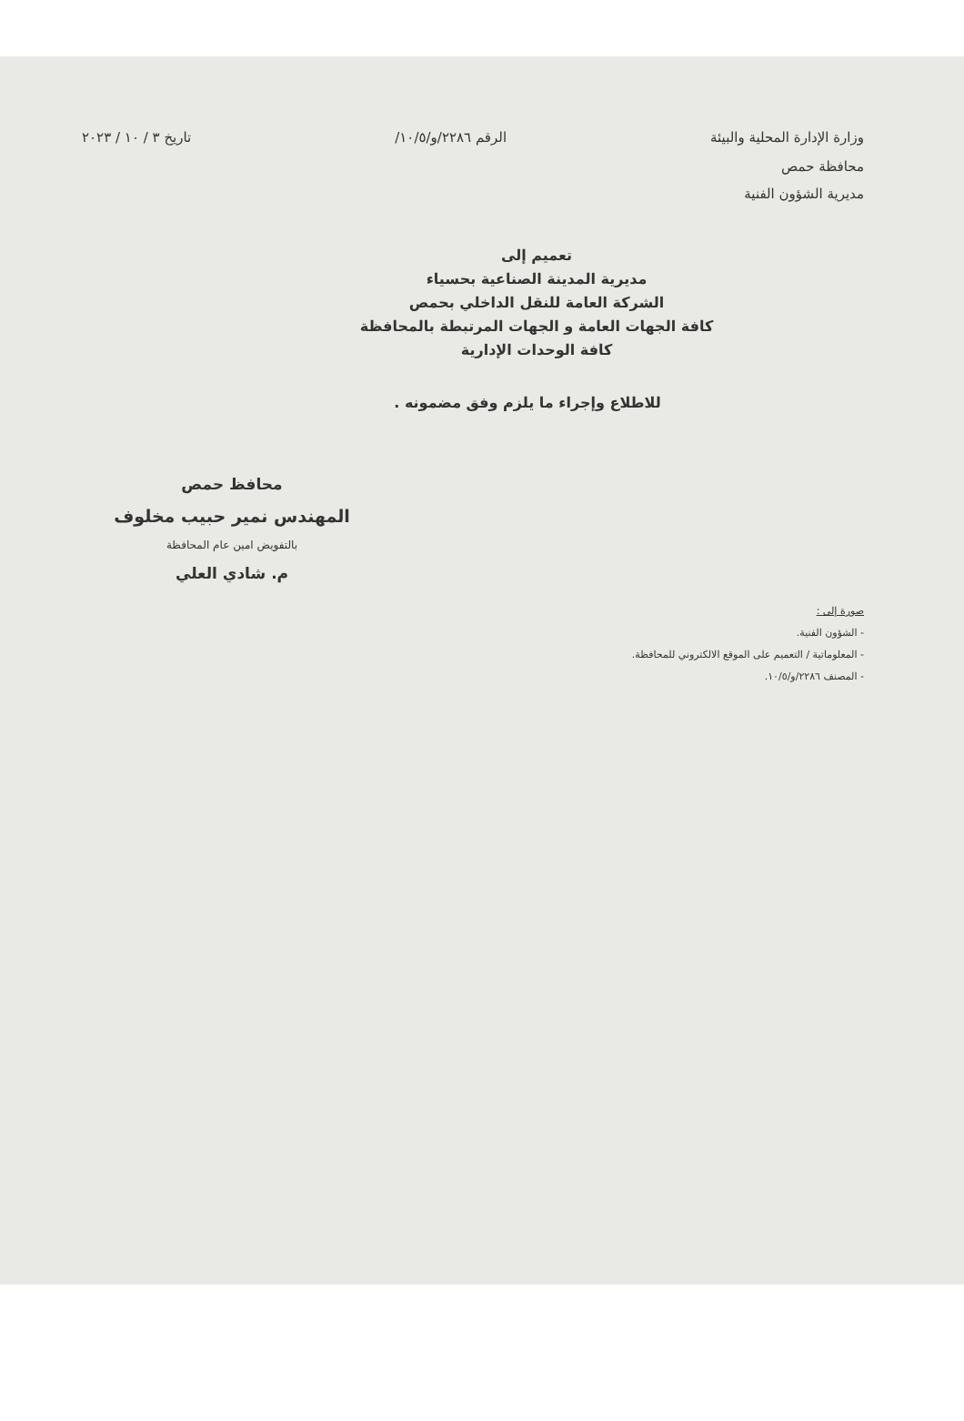وزارة الإدارة المحلية والبيئة الرقم ٢٢٨٦/و/١٠/٥/ تاريخ ٣ / ١٠ / ٢٠٢٣
محافظة حمص
مديرية الشؤون الفنية
تعميم إلى
مديرية المدينة الصناعية بحسياء
الشركة العامة للنقل الداخلي بحمص
كافة الجهات العامة و الجهات المرتبطة بالمحافظة
كافة الوحدات الإدارية
للاطلاع وإجراء ما يلزم وفق مضمونه .
محافظ حمص
المهندس نمير حبيب مخلوف
بالتفويض امين عام المحافظة
م. شادي العلي
صورة إلى :
- الشؤون الفنية.
- المعلوماتية / التعميم على الموقع الالكتروني للمحافظة.
- المصنف ٢٢٨٦/و/١٠/٥.